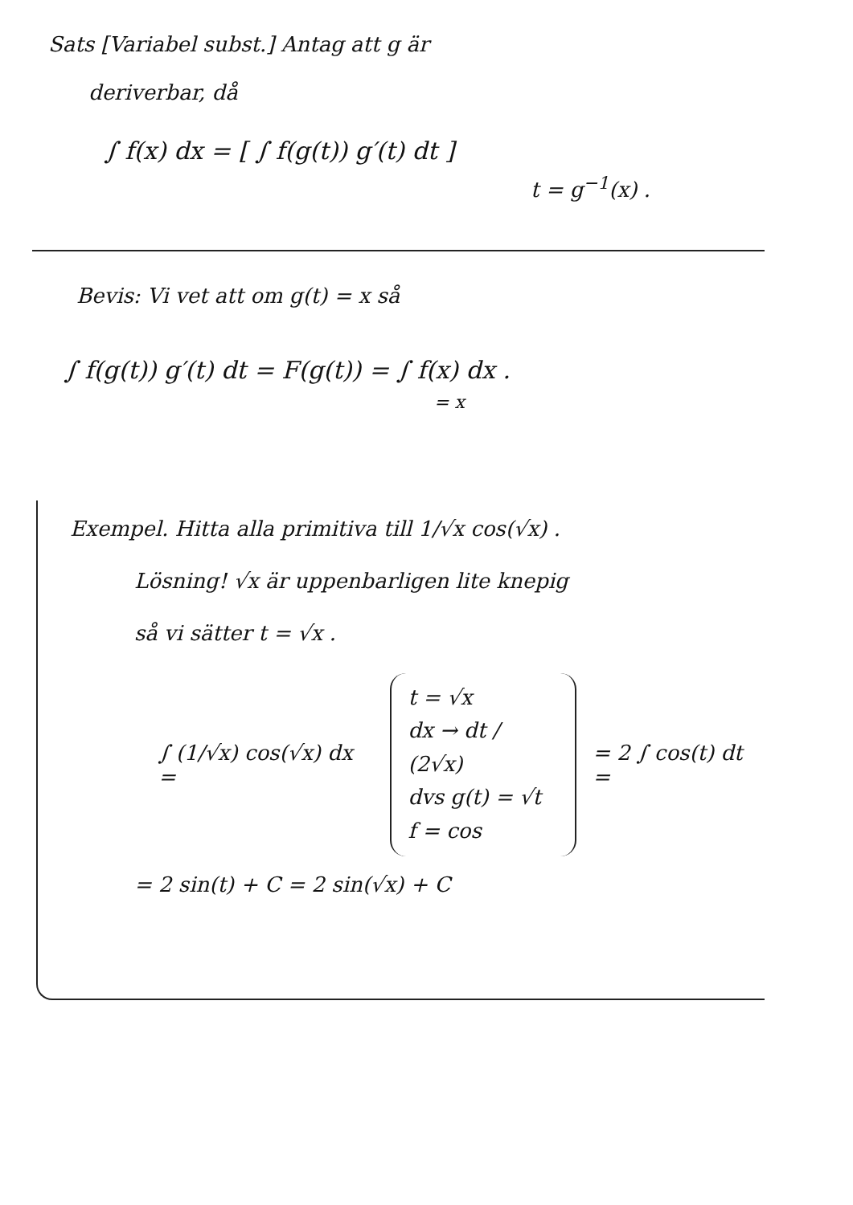Sats [Variabel subst.] Antag att g är
deriverbar, då
∫ f(x) dx = [ ∫ f(g(t)) g′(t) dt ]
t = g<sup>−1</sup>(x) .
Bevis: Vi vet att om g(t) = x så
∫ f(g(t)) g′(t) dt = F(g(t)) = ∫ f(x) dx .
= x
Exempel. Hitta alla primitiva till 1/√x cos(√x) .
Lösning! √x är uppenbarligen lite knepig
så vi sätter t = √x .
∫ (1/√x) cos(√x) dx =
t = √x
dx → dt / (2√x)
dvs g(t) = √t
f = cos
= 2 ∫ cos(t) dt =
= 2 sin(t) + C = 2 sin(√x) + C